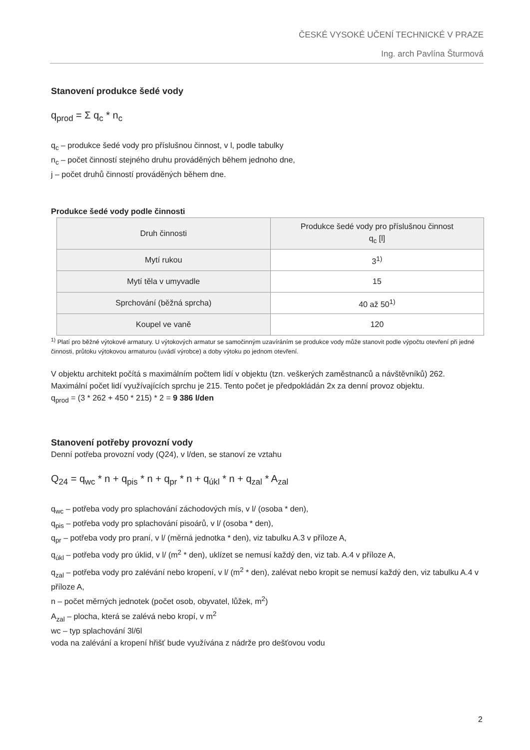ČESKÉ VYSOKÉ UČENÍ TECHNICKÉ V PRAZE
Ing. arch Pavlína Šturmová
Stanovení produkce šedé vody
q<sub>prod</sub> = Σ q<sub>c</sub> * n<sub>c</sub>
q<sub>c</sub> – produkce šedé vody pro příslušnou činnost, v l, podle tabulky
n<sub>c</sub> – počet činností stejného druhu prováděných během jednoho dne,
j – počet druhů činností prováděných během dne.
Produkce šedé vody podle činnosti
| Druh činnosti | Produkce šedé vody pro příslušnou činnost q<sub>c</sub> [l] |
| --- | --- |
| Mytí rukou | 3<sup>1)</sup> |
| Mytí těla v umyvadle | 15 |
| Sprchování (běžná sprcha) | 40 až 50<sup>1)</sup> |
| Koupel ve vaně | 120 |
<sup>1)</sup> Platí pro běžné výtokové armatury. U výtokových armatur se samočinným uzavíráním se produkce vody může stanovit podle výpočtu otevření při jedné činnosti, průtoku výtokovou armaturou (uvádí výrobce) a doby výtoku po jednom otevření.
V objektu architekt počítá s maximálním počtem lidí v objektu (tzn. veškerých zaměstnanců a návštěvníků) 262. Maximální počet lidí využívajících sprchu je 215. Tento počet je předpokládán 2x za denní provoz objektu.
q<sub>prod</sub> = (3 * 262 + 450 * 215) * 2 = 9 386 l/den
Stanovení potřeby provozní vody
Denní potřeba provozní vody (Q24), v l/den, se stanoví ze vztahu
Q<sub>24</sub> = q<sub>wc</sub> * n + q<sub>pis</sub> * n + q<sub>pr</sub> * n + q<sub>úkl</sub> * n + q<sub>zal</sub> * A<sub>zal</sub>
q<sub>wc</sub> – potřeba vody pro splachování záchodových mís, v l/ (osoba * den),
q<sub>pis</sub> – potřeba vody pro splachování pisoárů, v l/ (osoba * den),
q<sub>pr</sub> – potřeba vody pro praní, v l/ (měrná jednotka * den), viz tabulku A.3 v příloze A,
q<sub>úkl</sub> – potřeba vody pro úklid, v l/ (m<sup>2</sup> * den), uklízet se nemusí každý den, viz tab. A.4 v příloze A,
q<sub>zal</sub> – potřeba vody pro zalévání nebo kropení, v l/ (m<sup>2</sup> * den), zalévat nebo kropit se nemusí každý den, viz tabulku A.4 v příloze A,
n – počet měrných jednotek (počet osob, obyvatel, lůžek, m<sup>2</sup>)
A<sub>zal</sub> – plocha, která se zalévá nebo kropí, v m<sup>2</sup>
wc – typ splachování 3l/6l
voda na zalévání a kropení hřišť bude využívána z nádrže pro dešťovou vodu
2